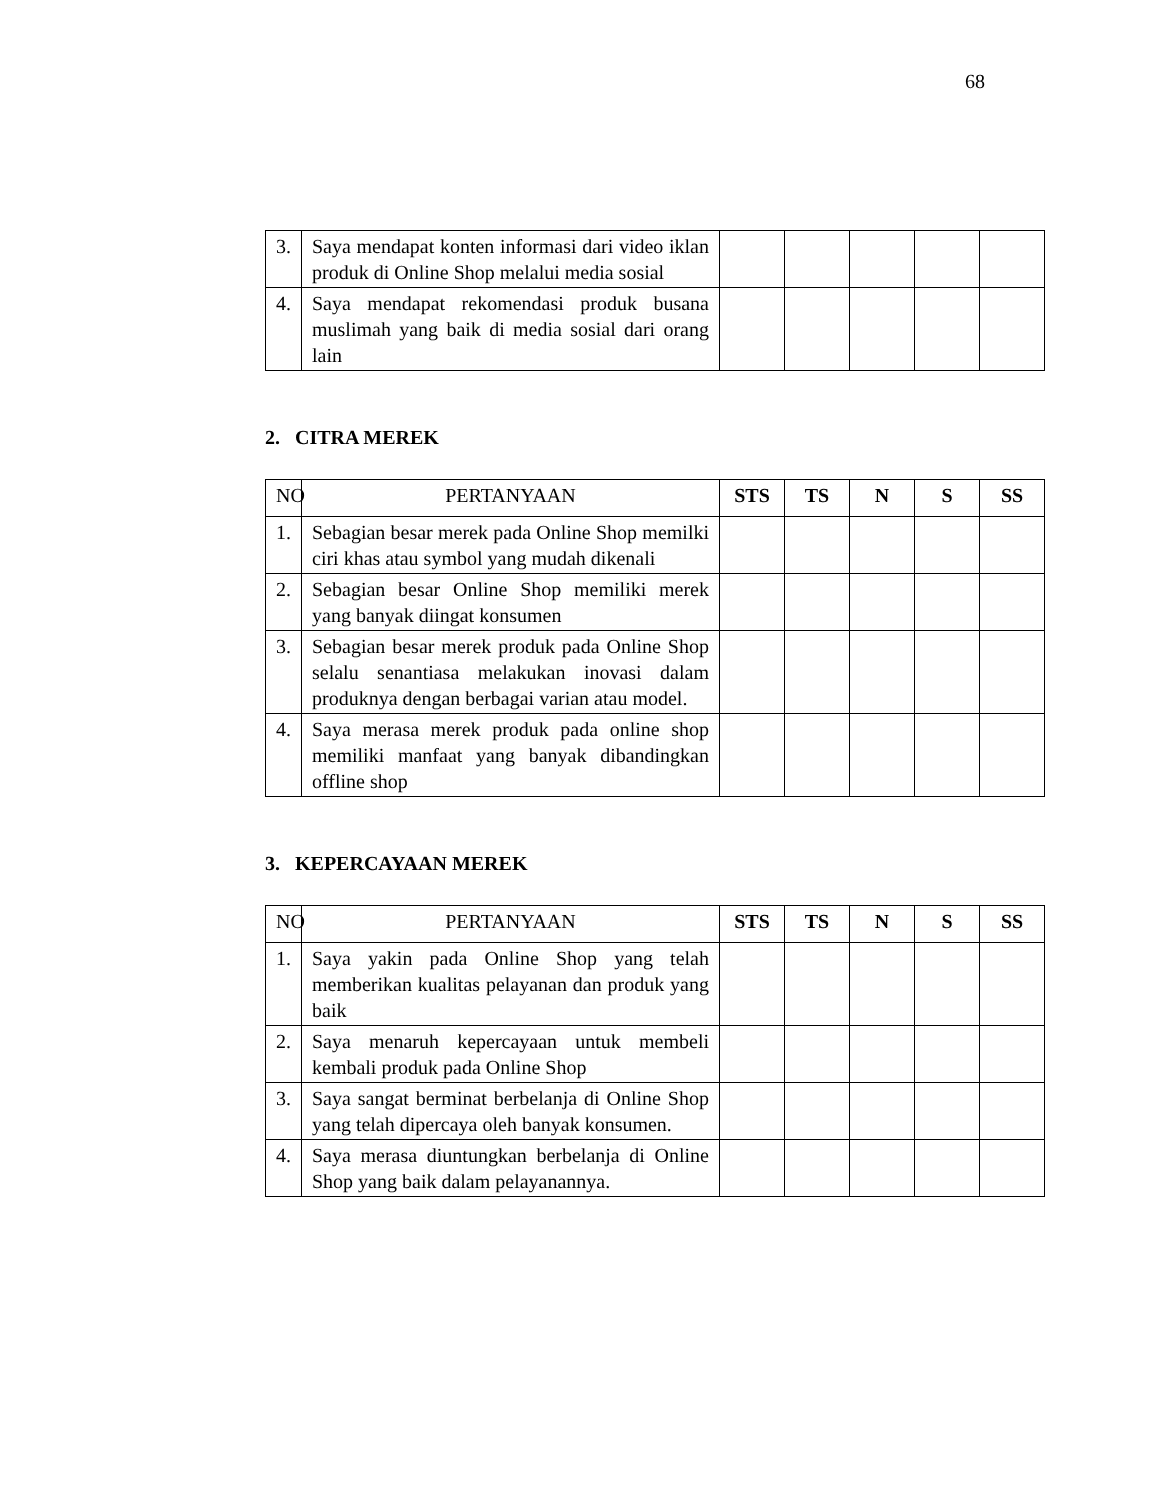68
| 3. | Saya mendapat konten informasi dari video iklan produk di Online Shop melalui media sosial | | | | | |
| 4. | Saya mendapat rekomendasi produk busana muslimah yang baik di media sosial dari orang lain | | | | | |
2. CITRA MEREK
| NO | PERTANYAAN | STS | TS | N | S | SS |
| 1. | Sebagian besar merek pada Online Shop memilki ciri khas atau symbol yang mudah dikenali | | | | | |
| 2. | Sebagian besar Online Shop memiliki merek yang banyak diingat konsumen | | | | | |
| 3. | Sebagian besar merek produk pada Online Shop selalu senantiasa melakukan inovasi dalam produknya dengan berbagai varian atau model. | | | | | |
| 4. | Saya merasa merek produk pada online shop memiliki manfaat yang banyak dibandingkan offline shop | | | | | |
3. KEPERCAYAAN MEREK
| NO | PERTANYAAN | STS | TS | N | S | SS |
| 1. | Saya yakin pada Online Shop yang telah memberikan kualitas pelayanan dan produk yang baik | | | | | |
| 2. | Saya menaruh kepercayaan untuk membeli kembali produk pada Online Shop | | | | | |
| 3. | Saya sangat berminat berbelanja di Online Shop yang telah dipercaya oleh banyak konsumen. | | | | | |
| 4. | Saya merasa diuntungkan berbelanja di Online Shop yang baik dalam pelayanannya. | | | | | |